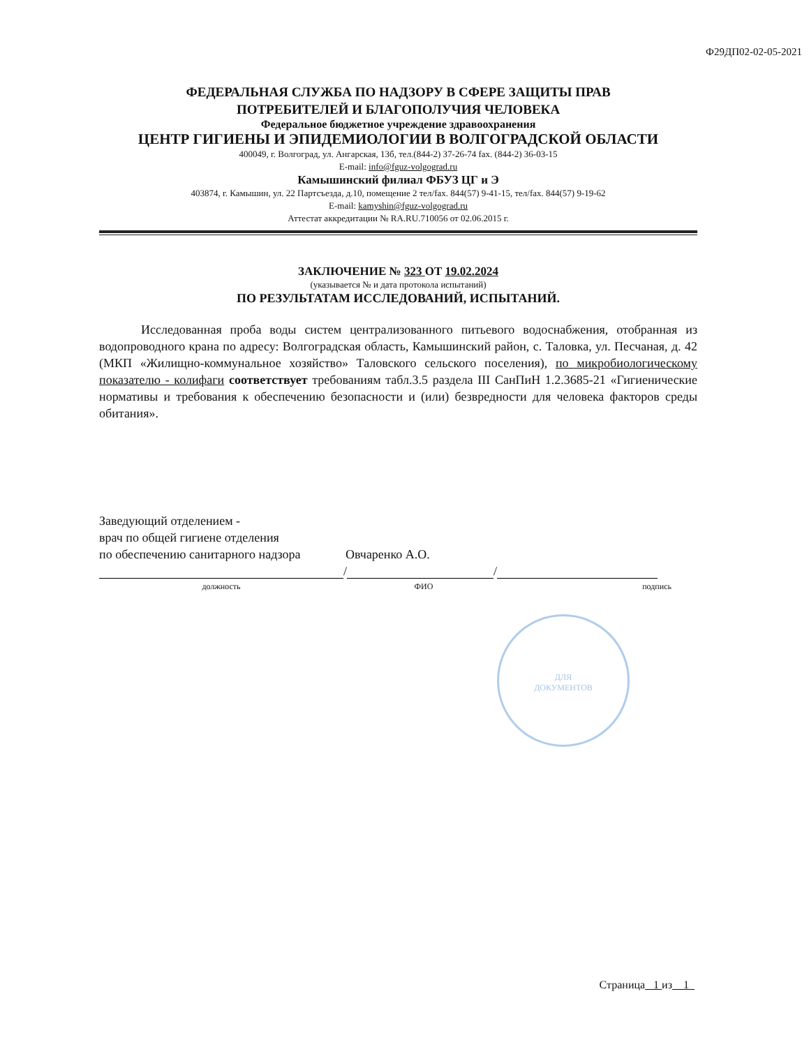Ф29ДП02-02-05-2021
ФЕДЕРАЛЬНАЯ СЛУЖБА ПО НАДЗОРУ В СФЕРЕ ЗАЩИТЫ ПРАВ
ПОТРЕБИТЕЛЕЙ И БЛАГОПОЛУЧИЯ ЧЕЛОВЕКА
Федеральное бюджетное учреждение здравоохранения
ЦЕНТР ГИГИЕНЫ И ЭПИДЕМИОЛОГИИ В ВОЛГОГРАДСКОЙ ОБЛАСТИ
400049, г. Волгоград, ул. Ангарская, 13б, тел.(844-2) 37-26-74 fax. (844-2) 36-03-15
E-mail: info@fguz-volgograd.ru
Камышинский филиал ФБУЗ ЦГ и Э
403874, г. Камышин, ул. 22 Партсъезда, д.10, помещение 2 тел/fax. 844(57) 9-41-15, тел/fax. 844(57) 9-19-62
E-mail: kamyshin@fguz-volgograd.ru
Аттестат аккредитации № RA.RU.710056 от 02.06.2015 г.
ЗАКЛЮЧЕНИЕ № 323 ОТ 19.02.2024
(указывается № и дата протокола испытаний)
ПО РЕЗУЛЬТАТАМ ИССЛЕДОВАНИЙ, ИСПЫТАНИЙ.
Исследованная проба воды систем централизованного питьевого водоснабжения, отобранная из водопроводного крана по адресу: Волгоградская область, Камышинский район, с. Таловка, ул. Песчаная, д. 42 (МКП «Жилищно-коммунальное хозяйство» Таловского сельского поселения), по микробиологическому показателю - колифаги соответствует требованиям табл.3.5 раздела III СанПиН 1.2.3685-21 «Гигиенические нормативы и требования к обеспечению безопасности и (или) безвредности для человека факторов среды обитания».
Заведующий отделением -
врач по общей гигиене отделения
по обеспечению санитарного надзора Овчаренко А.О.
/ /
должность ФИО подпись
ДЛЯ
ДОКУМЕНТОВ
Страница 1 из 1